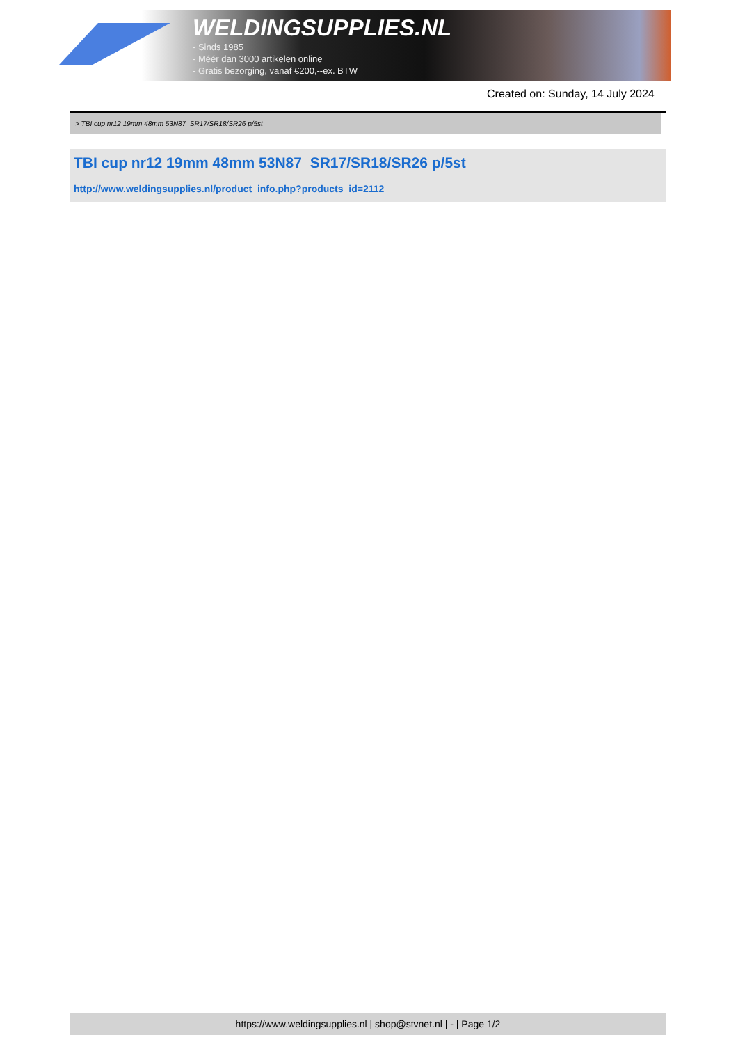WELDINGSUPPLIES.NL
- Sinds 1985
- Méér dan 3000 artikelen online
- Gratis bezorging, vanaf €200,--ex. BTW
Created on: Sunday, 14 July 2024
> TBI cup nr12 19mm 48mm 53N87 SR17/SR18/SR26 p/5st
TBI cup nr12 19mm 48mm 53N87 SR17/SR18/SR26 p/5st
http://www.weldingsupplies.nl/product_info.php?products_id=2112
https://www.weldingsupplies.nl | shop@stvnet.nl | - | Page 1/2